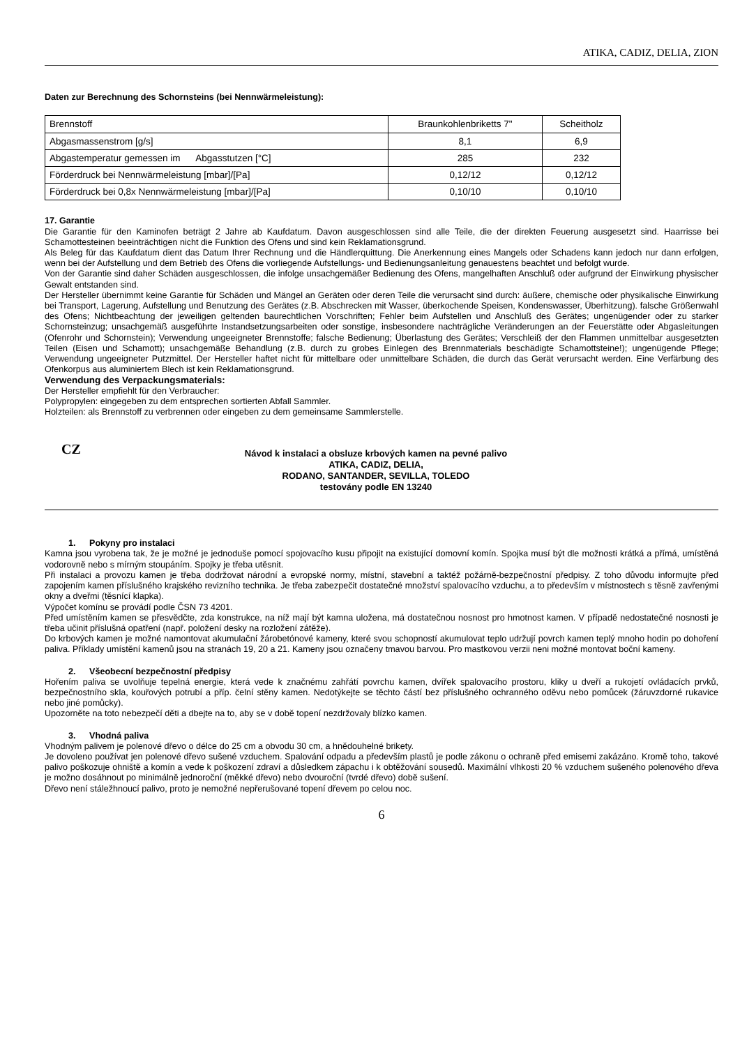ATIKA, CADIZ, DELIA, ZION
Daten zur Berechnung des Schornsteins (bei Nennwärmeleistung):
| Brennstoff | Braunkohlenbriketts 7" | Scheitholz |
| Abgasmassenstrom [g/s] | 8,1 | 6,9 |
| Abgastemperatur gemessen im Abgasstutzen [°C] | 285 | 232 |
| Förderdruck bei Nennwärmeleistung [mbar]/[Pa] | 0,12/12 | 0,12/12 |
| Förderdruck bei 0,8x Nennwärmeleistung [mbar]/[Pa] | 0,10/10 | 0,10/10 |
17. Garantie
Die Garantie für den Kaminofen beträgt 2 Jahre ab Kaufdatum. Davon ausgeschlossen sind alle Teile, die der direkten Feuerung ausgesetzt sind. Haarrisse bei Schamottesteinen beeinträchtigen nicht die Funktion des Ofens und sind kein Reklamationsgrund.
Als Beleg für das Kaufdatum dient das Datum Ihrer Rechnung und die Händlerquittung. Die Anerkennung eines Mangels oder Schadens kann jedoch nur dann erfolgen, wenn bei der Aufstellung und dem Betrieb des Ofens die vorliegende Aufstellungs- und Bedienungsanleitung genauestens beachtet und befolgt wurde.
Von der Garantie sind daher Schäden ausgeschlossen, die infolge unsachgemäßer Bedienung des Ofens, mangelhaften Anschluß oder aufgrund der Einwirkung physischer Gewalt entstanden sind.
Der Hersteller übernimmt keine Garantie für Schäden und Mängel an Geräten oder deren Teile die verursacht sind durch: äußere, chemische oder physikalische Einwirkung bei Transport, Lagerung, Aufstellung und Benutzung des Gerätes (z.B. Abschrecken mit Wasser, überkochende Speisen, Kondenswasser, Überhitzung). falsche Größenwahl des Ofens; Nichtbeachtung der jeweiligen geltenden baurechtlichen Vorschriften; Fehler beim Aufstellen und Anschluß des Gerätes; ungenügender oder zu starker Schornsteinzug; unsachgemäß ausgeführte Instandsetzungsarbeiten oder sonstige, insbesondere nachträgliche Veränderungen an der Feuerstätte oder Abgasleitungen (Ofenrohr und Schornstein); Verwendung ungeeigneter Brennstoffe; falsche Bedienung; Überlastung des Gerätes; Verschleiß der den Flammen unmittelbar ausgesetzten Teilen (Eisen und Schamott); unsachgemäße Behandlung (z.B. durch zu grobes Einlegen des Brennmaterials beschädigte Schamottsteine!); ungenügende Pflege; Verwendung ungeeigneter Putzmittel. Der Hersteller haftet nicht für mittelbare oder unmittelbare Schäden, die durch das Gerät verursacht werden. Eine Verfärbung des Ofenkorpus aus aluminiertem Blech ist kein Reklamationsgrund.
Verwendung des Verpackungsmaterials:
Der Hersteller empfiehlt für den Verbraucher:
Polypropylen: eingegeben zu dem entsprechen sortierten Abfall Sammler.
Holzteilen: als Brennstoff zu verbrennen oder eingeben zu dem gemeinsame Sammlerstelle.
CZ
Návod k instalaci a obsluze krbových kamen na pevné palivo
ATIKA, CADIZ, DELIA,
RODANO, SANTANDER, SEVILLA, TOLEDO
testovány podle EN 13240
1. Pokyny pro instalaci
Kamna jsou vyrobena tak, že je možné je jednoduše pomocí spojovacího kusu připojit na existující domovní komín. Spojka musí být dle možnosti krátká a přímá, umístěná vodorovně nebo s mírným stoupáním. Spojky je třeba utěsnit.
Při instalaci a provozu kamen je třeba dodržovat národní a evropské normy, místní, stavební a taktéž požárně-bezpečnostní předpisy. Z toho důvodu informujte před zapojením kamen příslušného krajského revizního technika. Je třeba zabezpečit dostatečné množství spalovacího vzduchu, a to především v místnostech s těsně zavřenými okny a dveřmi (těsnící klapka).
Výpočet komínu se provádí podle ČSN 73 4201.
Před umístěním kamen se přesvědčte, zda konstrukce, na níž mají být kamna uložena, má dostatečnou nosnost pro hmotnost kamen. V případě nedostatečné nosnosti je třeba učinit příslušná opatření (např. položení desky na rozložení zátěže).
Do krbových kamen je možné namontovat akumulační žárobetónové kameny, které svou schopností akumulovat teplo udržují povrch kamen teplý mnoho hodin po dohoření paliva. Příklady umístění kamenů jsou na stranách 19, 20 a 21. Kameny jsou označeny tmavou barvou. Pro mastkovou verzii neni možné montovat boční kameny.
2. Všeobecní bezpečnostní předpisy
Hořením paliva se uvolňuje tepelná energie, která vede k značnému zahřátí povrchu kamen, dvířek spalovacího prostoru, kliky u dveří a rukojetí ovládacích prvků, bezpečnostního skla, kouřových potrubí a příp. čelní stěny kamen. Nedotýkejte se těchto částí bez příslušného ochranného oděvu nebo pomůcek (žáruvzdorné rukavice nebo jiné pomůcky).
Upozorněte na toto nebezpečí děti a dbejte na to, aby se v době topení nezdržovaly blízko kamen.
3. Vhodná paliva
Vhodným palivem je polenové dřevo o délce do 25 cm a obvodu 30 cm, a hnědouhelné brikety.
Je dovoleno používat jen polenové dřevo sušené vzduchem. Spalování odpadu a především plastů je podle zákonu o ochraně před emisemi zakázáno. Kromě toho, takové palivo poškozuje ohniště a komín a vede k poškození zdraví a důsledkem zápachu i k obtěžování sousedů. Maximální vlhkosti 20 % vzduchem sušeného polenového dřeva je možno dosáhnout po minimálně jednoroční (měkké dřevo) nebo dvouroční (tvrdé dřevo) době sušení.
Dřevo není stáležhnoucí palivo, proto je nemožné nepřerušované topení dřevem po celou noc.
6